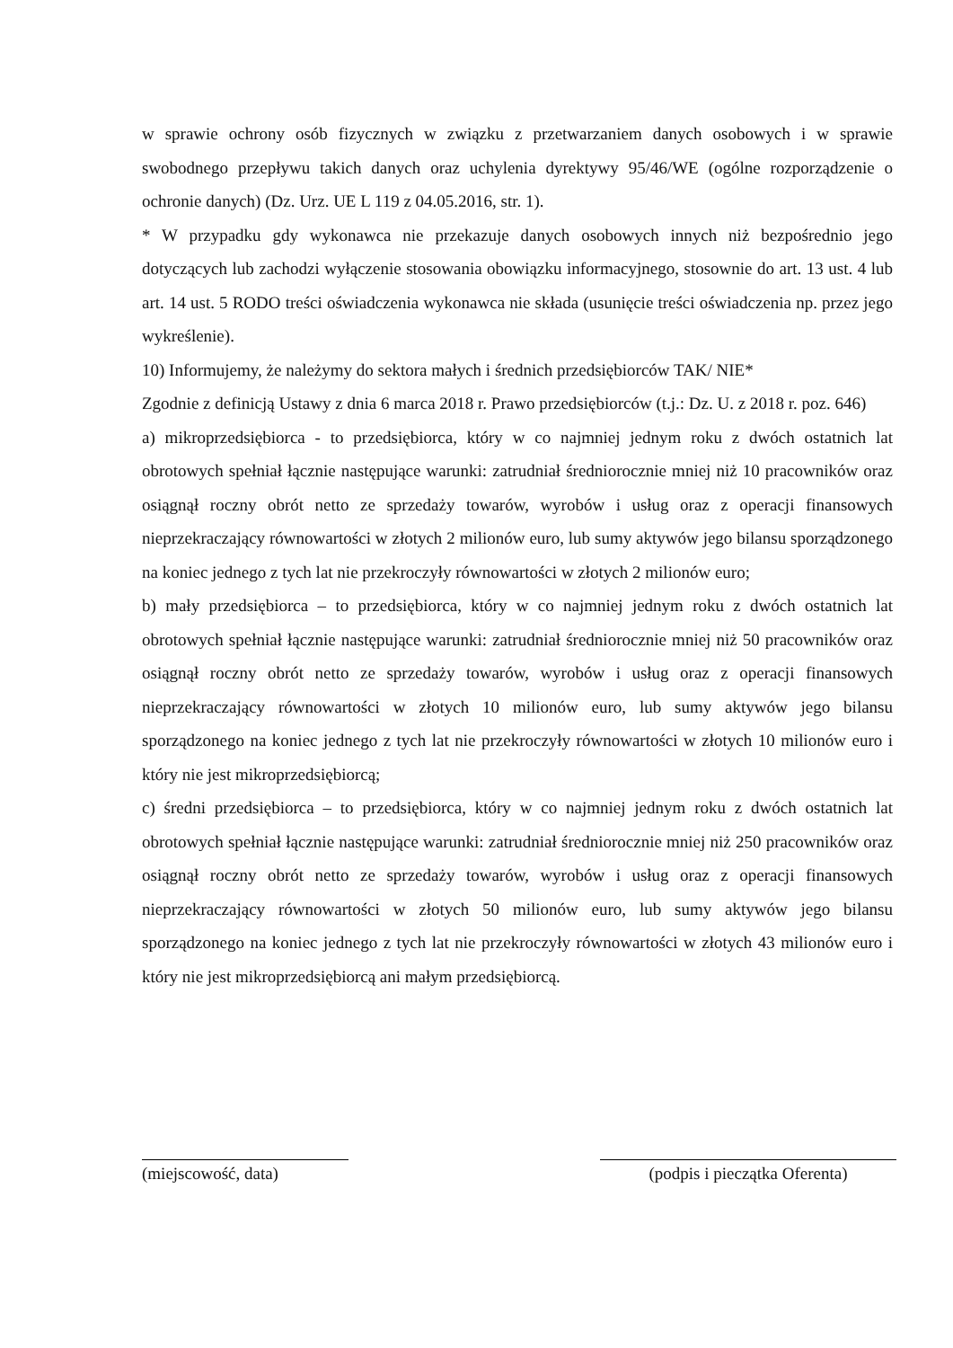w sprawie ochrony osób fizycznych w związku z przetwarzaniem danych osobowych i w sprawie swobodnego przepływu takich danych oraz uchylenia dyrektywy 95/46/WE (ogólne rozporządzenie o ochronie danych) (Dz. Urz. UE L 119 z 04.05.2016, str. 1).
* W przypadku gdy wykonawca nie przekazuje danych osobowych innych niż bezpośrednio jego dotyczących lub zachodzi wyłączenie stosowania obowiązku informacyjnego, stosownie do art. 13 ust. 4 lub art. 14 ust. 5 RODO treści oświadczenia wykonawca nie składa (usunięcie treści oświadczenia np. przez jego wykreślenie).
10) Informujemy, że należymy do sektora małych i średnich przedsiębiorców TAK/ NIE*
Zgodnie z definicją Ustawy z dnia 6 marca 2018 r. Prawo przedsiębiorców (t.j.: Dz. U. z 2018 r. poz. 646)
a) mikroprzedsiębiorca - to przedsiębiorca, który w co najmniej jednym roku z dwóch ostatnich lat obrotowych spełniał łącznie następujące warunki: zatrudniał średniorocznie mniej niż 10 pracowników oraz osiągnął roczny obrót netto ze sprzedaży towarów, wyrobów i usług oraz z operacji finansowych nieprzekraczający równowartości w złotych 2 milionów euro, lub sumy aktywów jego bilansu sporządzonego na koniec jednego z tych lat nie przekroczyły równowartości w złotych 2 milionów euro;
b) mały przedsiębiorca – to przedsiębiorca, który w co najmniej jednym roku z dwóch ostatnich lat obrotowych spełniał łącznie następujące warunki: zatrudniał średniorocznie mniej niż 50 pracowników oraz osiągnął roczny obrót netto ze sprzedaży towarów, wyrobów i usług oraz z operacji finansowych nieprzekraczający równowartości w złotych 10 milionów euro, lub sumy aktywów jego bilansu sporządzonego na koniec jednego z tych lat nie przekroczyły równowartości w złotych 10 milionów euro i który nie jest mikroprzedsiębiorcą;
c) średni przedsiębiorca – to przedsiębiorca, który w co najmniej jednym roku z dwóch ostatnich lat obrotowych spełniał łącznie następujące warunki: zatrudniał średniorocznie mniej niż 250 pracowników oraz osiągnął roczny obrót netto ze sprzedaży towarów, wyrobów i usług oraz z operacji finansowych nieprzekraczający równowartości w złotych 50 milionów euro, lub sumy aktywów jego bilansu sporządzonego na koniec jednego z tych lat nie przekroczyły równowartości w złotych 43 milionów euro i który nie jest mikroprzedsiębiorcą ani małym przedsiębiorcą.
(miejscowość, data) (podpis i pieczątka Oferenta)